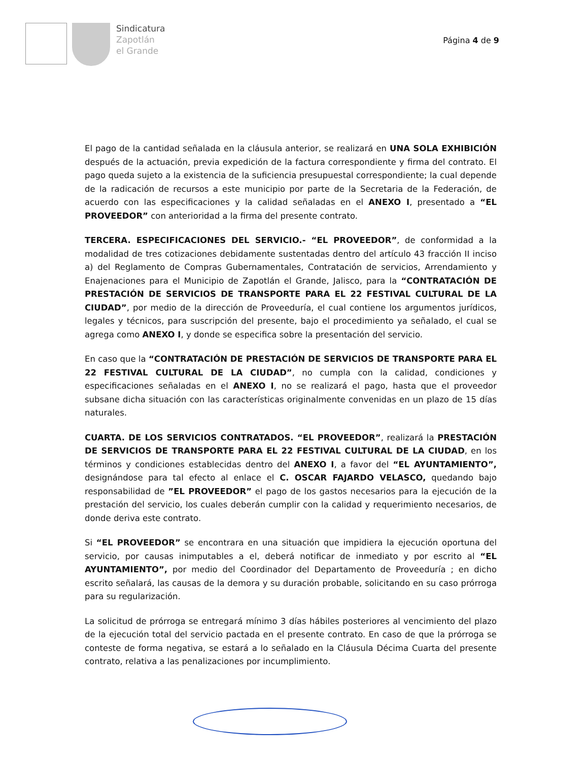Sindicatura
Zapotlán
el Grande
Página 4 de 9
El pago de la cantidad señalada en la cláusula anterior, se realizará en UNA SOLA EXHIBICIÓN después de la actuación, previa expedición de la factura correspondiente y firma del contrato. El pago queda sujeto a la existencia de la suficiencia presupuestal correspondiente; la cual depende de la radicación de recursos a este municipio por parte de la Secretaria de la Federación, de acuerdo con las especificaciones y la calidad señaladas en el ANEXO I, presentado a “EL PROVEEDOR” con anterioridad a la firma del presente contrato.
TERCERA. ESPECIFICACIONES DEL SERVICIO.- “EL PROVEEDOR”, de conformidad a la modalidad de tres cotizaciones debidamente sustentadas dentro del artículo 43 fracción II inciso a) del Reglamento de Compras Gubernamentales, Contratación de servicios, Arrendamiento y Enajenaciones para el Municipio de Zapotlán el Grande, Jalisco, para la “CONTRATACIÓN DE PRESTACIÓN DE SERVICIOS DE TRANSPORTE PARA EL 22 FESTIVAL CULTURAL DE LA CIUDAD”, por medio de la dirección de Proveeduría, el cual contiene los argumentos jurídicos, legales y técnicos, para suscripción del presente, bajo el procedimiento ya señalado, el cual se agrega como ANEXO I, y donde se especifica sobre la presentación del servicio.
En caso que la “CONTRATACIÓN DE PRESTACIÓN DE SERVICIOS DE TRANSPORTE PARA EL 22 FESTIVAL CULTURAL DE LA CIUDAD”, no cumpla con la calidad, condiciones y especificaciones señaladas en el ANEXO I, no se realizará el pago, hasta que el proveedor subsane dicha situación con las características originalmente convenidas en un plazo de 15 días naturales.
CUARTA. DE LOS SERVICIOS CONTRATADOS. “EL PROVEEDOR”, realizará la PRESTACIÓN DE SERVICIOS DE TRANSPORTE PARA EL 22 FESTIVAL CULTURAL DE LA CIUDAD, en los términos y condiciones establecidas dentro del ANEXO I, a favor del “EL AYUNTAMIENTO”, designándose para tal efecto al enlace el C. OSCAR FAJARDO VELASCO, quedando bajo responsabilidad de ”EL PROVEEDOR” el pago de los gastos necesarios para la ejecución de la prestación del servicio, los cuales deberán cumplir con la calidad y requerimiento necesarios, de donde deriva este contrato.
Si “EL PROVEEDOR” se encontrara en una situación que impidiera la ejecución oportuna del servicio, por causas inimputables a el, deberá notificar de inmediato y por escrito al “EL AYUNTAMIENTO”, por medio del Coordinador del Departamento de Proveeduría ; en dicho escrito señalará, las causas de la demora y su duración probable, solicitando en su caso prórroga para su regularización.
La solicitud de prórroga se entregará mínimo 3 días hábiles posteriores al vencimiento del plazo de la ejecución total del servicio pactada en el presente contrato. En caso de que la prórroga se conteste de forma negativa, se estará a lo señalado en la Cláusula Décima Cuarta del presente contrato, relativa a las penalizaciones por incumplimiento.